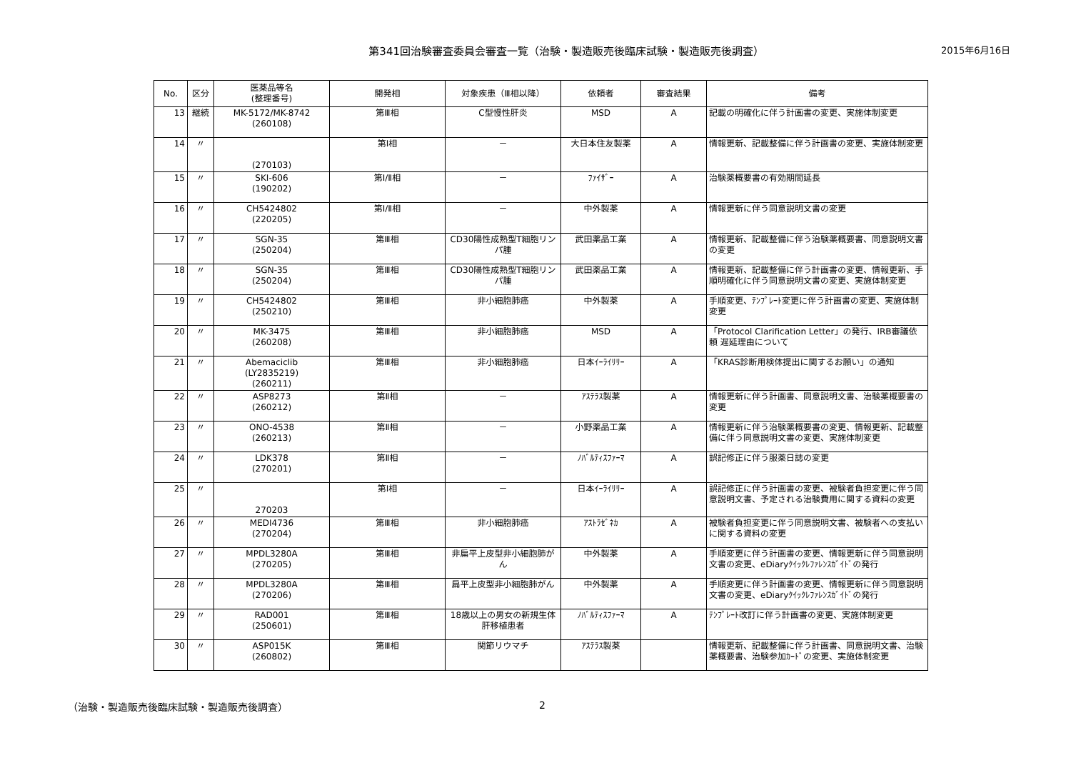第341回治験審査委員会審査一覧（治験・製造販売後臨床試験・製造販売後調査）
2015年6月16日
| No. | 区分 | 医薬品等名 (整理番号) | 開発相 | 対象疾患（Ⅲ相以降） | 依頼者 | 審査結果 | 備考 |
| --- | --- | --- | --- | --- | --- | --- | --- |
| 13 | 継続 | MK-5172/MK-8742 (260108) | 第Ⅲ相 | C型慢性肝炎 | MSD | A | 記載の明確化に伴う計画書の変更、実施体制変更 |
| 14 | 〃 | (270103) | 第Ⅰ相 | － | 大日本住友製薬 | A | 情報更新、記載整備に伴う計画書の変更、実施体制変更 |
| 15 | 〃 | SKI-606 (190202) | 第Ⅰ/Ⅱ相 | － | ﾌｧｲｻﾞｰ | A | 治験薬概要書の有効期間延長 |
| 16 | 〃 | CH5424802 (220205) | 第Ⅰ/Ⅱ相 | － | 中外製薬 | A | 情報更新に伴う同意説明文書の変更 |
| 17 | 〃 | SGN-35 (250204) | 第Ⅲ相 | CD30陽性成熟型T細胞リンパ腫 | 武田薬品工業 | A | 情報更新、記載整備に伴う治験薬概要書、同意説明文書の変更 |
| 18 | 〃 | SGN-35 (250204) | 第Ⅲ相 | CD30陽性成熟型T細胞リンパ腫 | 武田薬品工業 | A | 情報更新、記載整備に伴う計画書の変更、情報更新、手順明確化に伴う同意説明文書の変更、実施体制変更 |
| 19 | 〃 | CH5424802 (250210) | 第Ⅲ相 | 非小細胞肺癌 | 中外製薬 | A | 手順変更、ﾃﾝﾌﾟﾚｰﾄ変更に伴う計画書の変更、実施体制変更 |
| 20 | 〃 | MK-3475 (260208) | 第Ⅲ相 | 非小細胞肺癌 | MSD | A | 「Protocol Clarification Letter」の発行、IRB審議依頼 遅延理由について |
| 21 | 〃 | Abemaciclib (LY2835219) (260211) | 第Ⅲ相 | 非小細胞肺癌 | 日本ｲｰﾗｲﾘﾘｰ | A | 「KRAS診断用検体提出に関するお願い」の通知 |
| 22 | 〃 | ASP8273 (260212) | 第Ⅱ相 | － | ｱｽﾃﾗｽ製薬 | A | 情報更新に伴う計画書、同意説明文書、治験薬概要書の変更 |
| 23 | 〃 | ONO-4538 (260213) | 第Ⅱ相 | － | 小野薬品工業 | A | 情報更新に伴う治験薬概要書の変更、情報更新、記載整備に伴う同意説明文書の変更、実施体制変更 |
| 24 | 〃 | LDK378 (270201) | 第Ⅱ相 | － | ﾉﾊﾞﾙﾃｨｽﾌｧｰﾏ | A | 誤記修正に伴う服薬日誌の変更 |
| 25 | 〃 | 270203 | 第Ⅰ相 | － | 日本ｲｰﾗｲﾘﾘｰ | A | 誤記修正に伴う計画書の変更、被験者負担変更に伴う同意説明文書、予定される治験費用に関する資料の変更 |
| 26 | 〃 | MEDI4736 (270204) | 第Ⅲ相 | 非小細胞肺癌 | ｱｽﾄﾗｾﾞﾈｶ | A | 被験者負担変更に伴う同意説明文書、被験者への支払いに関する資料の変更 |
| 27 | 〃 | MPDL3280A (270205) | 第Ⅲ相 | 非扁平上皮型非小細胞肺がん | 中外製薬 | A | 手順変更に伴う計画書の変更、情報更新に伴う同意説明文書の変更、eDiaryｸｲｯｸﾚﾌｧﾚﾝｽｶﾞｲﾄﾞの発行 |
| 28 | 〃 | MPDL3280A (270206) | 第Ⅲ相 | 扁平上皮型非小細胞肺がん | 中外製薬 | A | 手順変更に伴う計画書の変更、情報更新に伴う同意説明文書の変更、eDiaryｸｲｯｸﾚﾌｧﾚﾝｽｶﾞｲﾄﾞの発行 |
| 29 | 〃 | RAD001 (250601) | 第Ⅲ相 | 18歳以上の男女の新規生体肝移植患者 | ﾉﾊﾞﾙﾃｨｽﾌｧｰﾏ | A | ﾃﾝﾌﾟﾚｰﾄ改訂に伴う計画書の変更、実施体制変更 |
| 30 | 〃 | ASP015K (260802) | 第Ⅲ相 | 関節リウマチ | ｱｽﾃﾗｽ製薬 | | 情報更新、記載整備に伴う計画書、同意説明文書、治験薬概要書、治験参加ｶｰﾄﾞの変更、実施体制変更 |
（治験・製造販売後臨床試験・製造販売後調査） 2